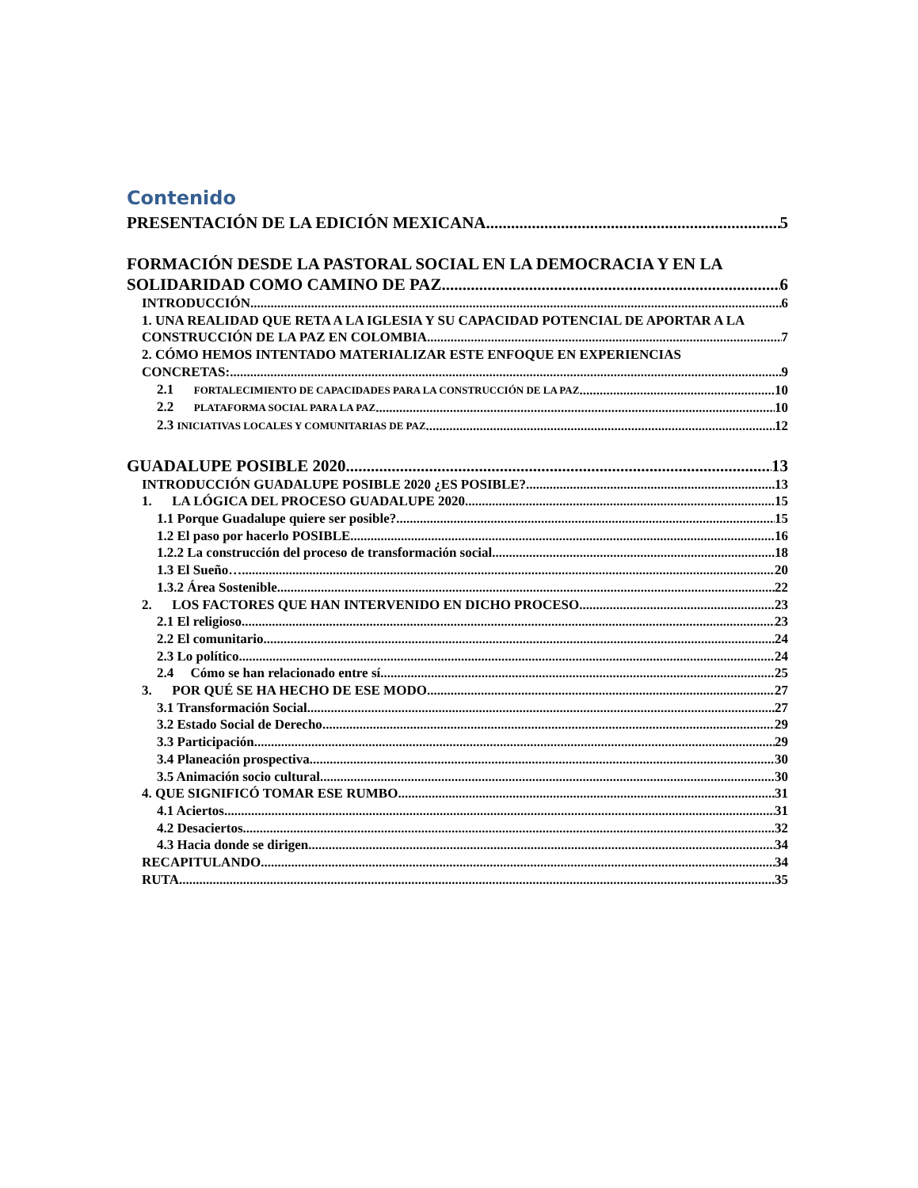Contenido
PRESENTACIÓN DE LA EDICIÓN MEXICANA 5
FORMACIÓN DESDE LA PASTORAL SOCIAL EN LA DEMOCRACIA Y EN LA
SOLIDARIDAD COMO CAMINO DE PAZ 6
INTRODUCCIÓN 6
1. UNA REALIDAD QUE RETA A LA IGLESIA Y SU CAPACIDAD POTENCIAL DE APORTAR A LA
CONSTRUCCIÓN DE LA PAZ EN COLOMBIA 7
2. CÓMO HEMOS INTENTADO MATERIALIZAR ESTE ENFOQUE EN EXPERIENCIAS
CONCRETAS: 9
2.1 FORTALECIMIENTO DE CAPACIDADES PARA LA CONSTRUCCIÓN DE LA PAZ 10
2.2 PLATAFORMA SOCIAL PARA LA PAZ 10
2.3 INICIATIVAS LOCALES Y COMUNITARIAS DE PAZ 12
GUADALUPE POSIBLE 2020 13
INTRODUCCIÓN GUADALUPE POSIBLE 2020 ¿ES POSIBLE? 13
1. LA LÓGICA DEL PROCESO GUADALUPE 2020 15
1.1 Porque Guadalupe quiere ser posible? 15
1.2 El paso por hacerlo POSIBLE 16
1.2.2 La construcción del proceso de transformación social. 18
1.3 El Sueño… 20
1.3.2 Área Sostenible 22
2. LOS FACTORES QUE HAN INTERVENIDO EN DICHO PROCESO 23
2.1 El religioso 23
2.2 El comunitario 24
2.3 Lo político 24
2.4 Cómo se han relacionado entre sí. 25
3. POR QUÉ SE HA HECHO DE ESE MODO 27
3.1 Transformación Social 27
3.2 Estado Social de Derecho 29
3.3 Participación 29
3.4 Planeación prospectiva. 30
3.5 Animación socio cultural 30
4. QUE SIGNIFICÓ TOMAR ESE RUMBO 31
4.1 Aciertos 31
4.2 Desaciertos 32
4.3 Hacia donde se dirigen 34
RECAPITULANDO 34
RUTA 35